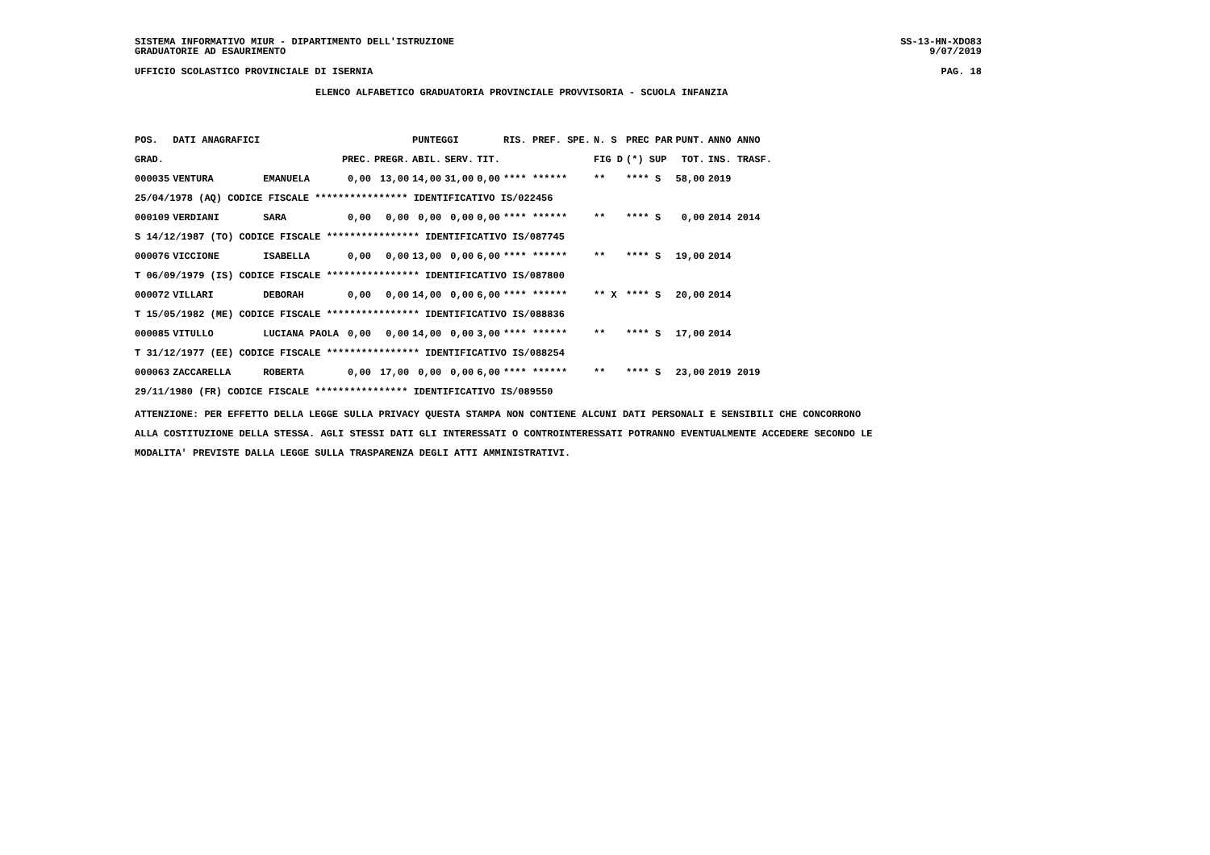SISTEMA INFORMATIVO MIUR - DIPARTIMENTO DELL'ISTRUZIONE
GRADUATORIE AD ESAURIMENTO
SS-13-HN-XDO83
9/07/2019
UFFICIO SCOLASTICO PROVINCIALE DI ISERNIA PAG. 18
ELENCO ALFABETICO GRADUATORIA PROVINCIALE PROVVISORIA - SCUOLA INFANZIA
| POS. | DATI ANAGRAFICI | | | | PUNTEGGI | | | RIS. PREF. SPE. | N. S | PREC PAR | PUNT. | ANNO ANNO |
| --- | --- | --- | --- | --- | --- | --- | --- | --- | --- | --- | --- | --- |
| GRAD. | | | PREC. | PREGR. | ABIL. | SERV. | TIT. | | FIG D | (*) SUP | TOT. | INS. TRASF. |
| 000035 | VENTURA | EMANUELA | 0,00 | 13,00 | 14,00 | 31,00 | 0,00 | **** ****** | ** | **** S | 58,00 | 2019 |
| 25/04/1978 (AQ) CODICE FISCALE **************** IDENTIFICATIVO IS/022456 | | | | | | | | | | | | |
| 000109 | VERDIANI | SARA | 0,00 | 0,00 | 0,00 | 0,00 | 0,00 | **** ****** | ** | **** S | 0,00 | 2014 2014 |
| S 14/12/1987 (TO) CODICE FISCALE **************** IDENTIFICATIVO IS/087745 | | | | | | | | | | | | |
| 000076 | VICCIONE | ISABELLA | 0,00 | 0,00 | 13,00 | 0,00 | 6,00 | **** ****** | ** | **** S | 19,00 | 2014 |
| T 06/09/1979 (IS) CODICE FISCALE **************** IDENTIFICATIVO IS/087800 | | | | | | | | | | | | |
| 000072 | VILLARI | DEBORAH | 0,00 | 0,00 | 14,00 | 0,00 | 6,00 | **** ****** | ** X | **** S | 20,00 | 2014 |
| T 15/05/1982 (ME) CODICE FISCALE **************** IDENTIFICATIVO IS/088836 | | | | | | | | | | | | |
| 000085 | VITULLO | LUCIANA PAOLA | 0,00 | 0,00 | 14,00 | 0,00 | 3,00 | **** ****** | ** | **** S | 17,00 | 2014 |
| T 31/12/1977 (EE) CODICE FISCALE **************** IDENTIFICATIVO IS/088254 | | | | | | | | | | | | |
| 000063 | ZACCARELLA | ROBERTA | 0,00 | 17,00 | 0,00 | 0,00 | 6,00 | **** ****** | ** | **** S | 23,00 | 2019 2019 |
| 29/11/1980 (FR) CODICE FISCALE **************** IDENTIFICATIVO IS/089550 | | | | | | | | | | | | |
ATTENZIONE: PER EFFETTO DELLA LEGGE SULLA PRIVACY QUESTA STAMPA NON CONTIENE ALCUNI DATI PERSONALI E SENSIBILI CHE CONCORRONO
ALLA COSTITUZIONE DELLA STESSA. AGLI STESSI DATI GLI INTERESSATI O CONTROINTERESSATI POTRANNO EVENTUALMENTE ACCEDERE SECONDO LE
MODALITA' PREVISTE DALLA LEGGE SULLA TRASPARENZA DEGLI ATTI AMMINISTRATIVI.